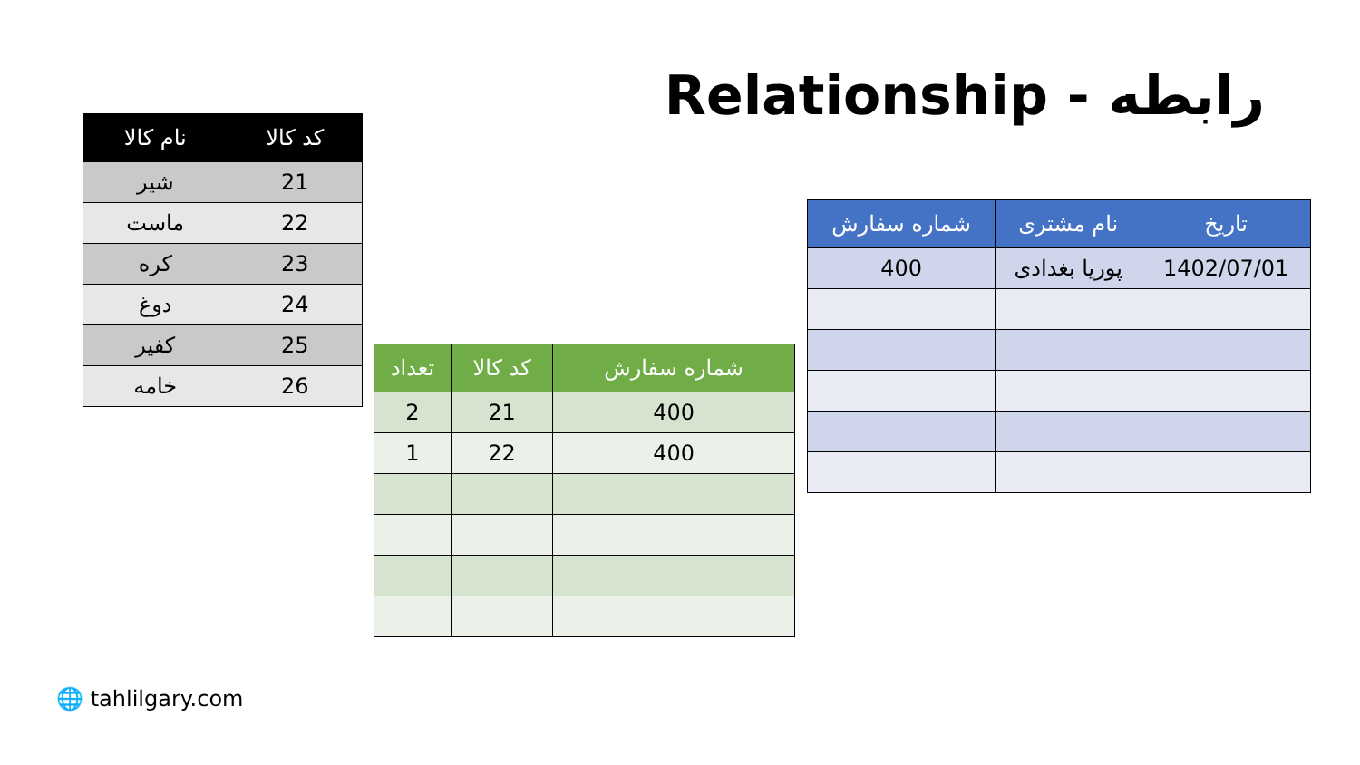Relationship - رابطه
| کد کالا | نام کالا |
| --- | --- |
| 21 | شیر |
| 22 | ماست |
| 23 | کره |
| 24 | دوغ |
| 25 | کفیر |
| 26 | خامه |
| تاریخ | نام مشتری | شماره سفارش |
| --- | --- | --- |
| 1402/07/01 | پوریا بغدادی | 400 |
| شماره سفارش | کد کالا | تعداد |
| --- | --- | --- |
| 400 | 21 | 2 |
| 400 | 22 | 1 |
🌐 tahlilgary.com